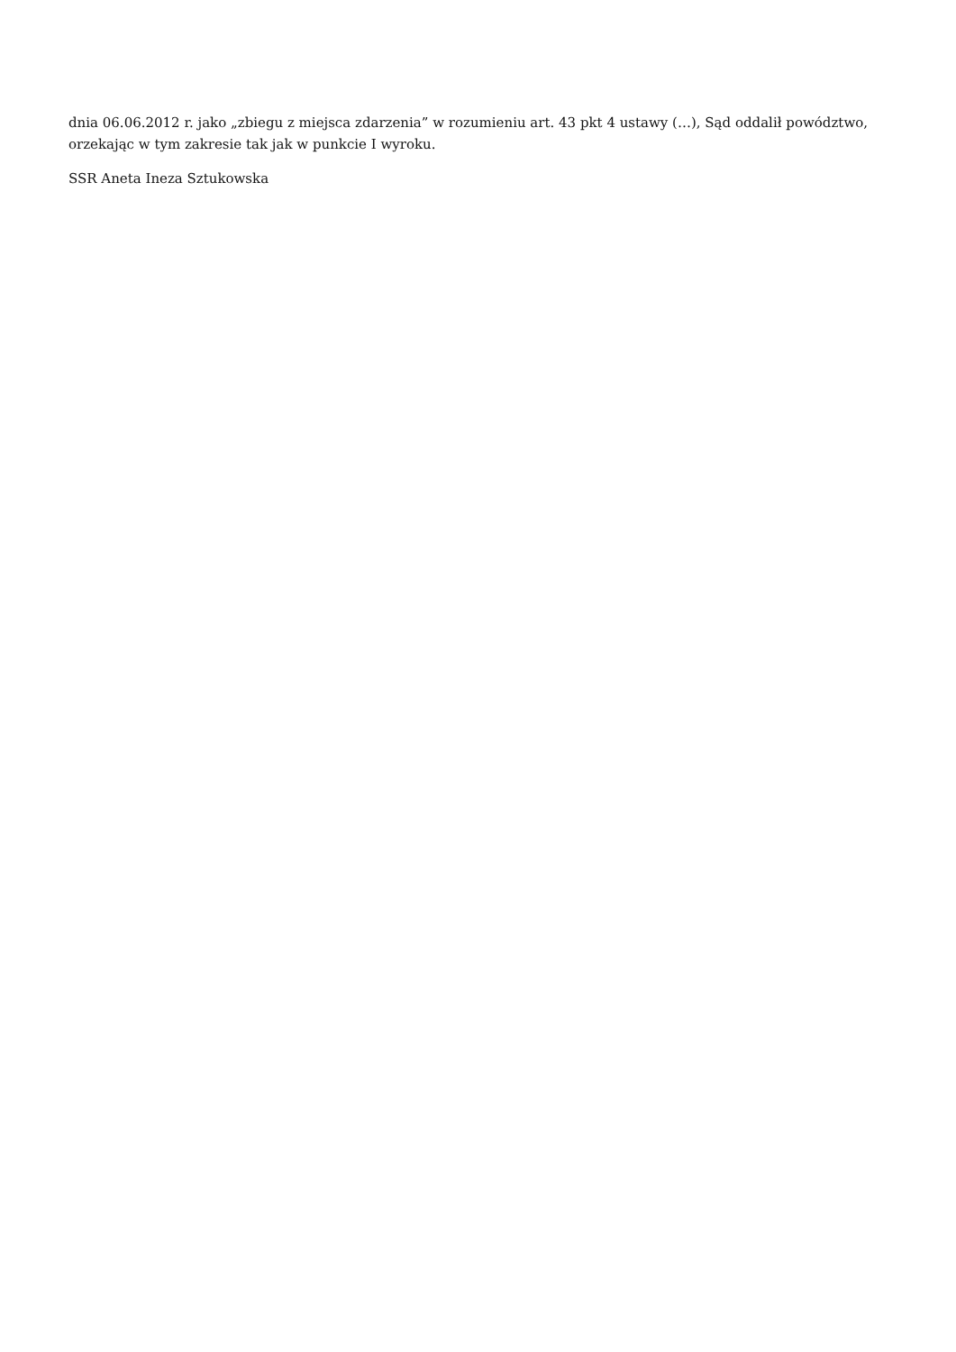dnia 06.06.2012 r. jako „zbiegu z miejsca zdarzenia” w rozumieniu art. 43 pkt 4 ustawy (…), Sąd oddalił powództwo, orzekając w tym zakresie tak jak w punkcie I wyroku.
SSR Aneta Ineza Sztukowska